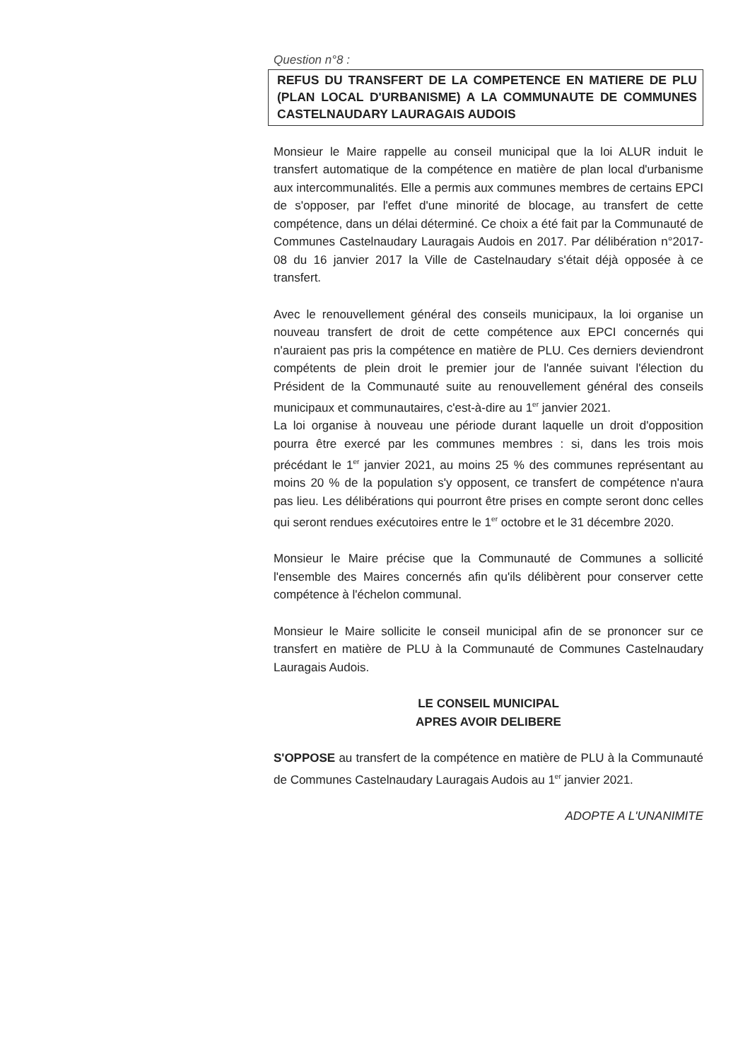Question n°8 :
REFUS DU TRANSFERT DE LA COMPETENCE EN MATIERE DE PLU (PLAN LOCAL D'URBANISME) A LA COMMUNAUTE DE COMMUNES CASTELNAUDARY LAURAGAIS AUDOIS
Monsieur le Maire rappelle au conseil municipal que la loi ALUR induit le transfert automatique de la compétence en matière de plan local d'urbanisme aux intercommunalités. Elle a permis aux communes membres de certains EPCI de s'opposer, par l'effet d'une minorité de blocage, au transfert de cette compétence, dans un délai déterminé. Ce choix a été fait par la Communauté de Communes Castelnaudary Lauragais Audois en 2017. Par délibération n°2017-08 du 16 janvier 2017 la Ville de Castelnaudary s'était déjà opposée à ce transfert.
Avec le renouvellement général des conseils municipaux, la loi organise un nouveau transfert de droit de cette compétence aux EPCI concernés qui n'auraient pas pris la compétence en matière de PLU. Ces derniers deviendront compétents de plein droit le premier jour de l'année suivant l'élection du Président de la Communauté suite au renouvellement général des conseils municipaux et communautaires, c'est-à-dire au 1<sup>er</sup> janvier 2021.
La loi organise à nouveau une période durant laquelle un droit d'opposition pourra être exercé par les communes membres : si, dans les trois mois précédant le 1<sup>er</sup> janvier 2021, au moins 25 % des communes représentant au moins 20 % de la population s'y opposent, ce transfert de compétence n'aura pas lieu. Les délibérations qui pourront être prises en compte seront donc celles qui seront rendues exécutoires entre le 1<sup>er</sup> octobre et le 31 décembre 2020.
Monsieur le Maire précise que la Communauté de Communes a sollicité l'ensemble des Maires concernés afin qu'ils délibèrent pour conserver cette compétence à l'échelon communal.
Monsieur le Maire sollicite le conseil municipal afin de se prononcer sur ce transfert en matière de PLU à la Communauté de Communes Castelnaudary Lauragais Audois.
LE CONSEIL MUNICIPAL
APRES AVOIR DELIBERE
S'OPPOSE au transfert de la compétence en matière de PLU à la Communauté de Communes Castelnaudary Lauragais Audois au 1<sup>er</sup> janvier 2021.
ADOPTE A L'UNANIMITE